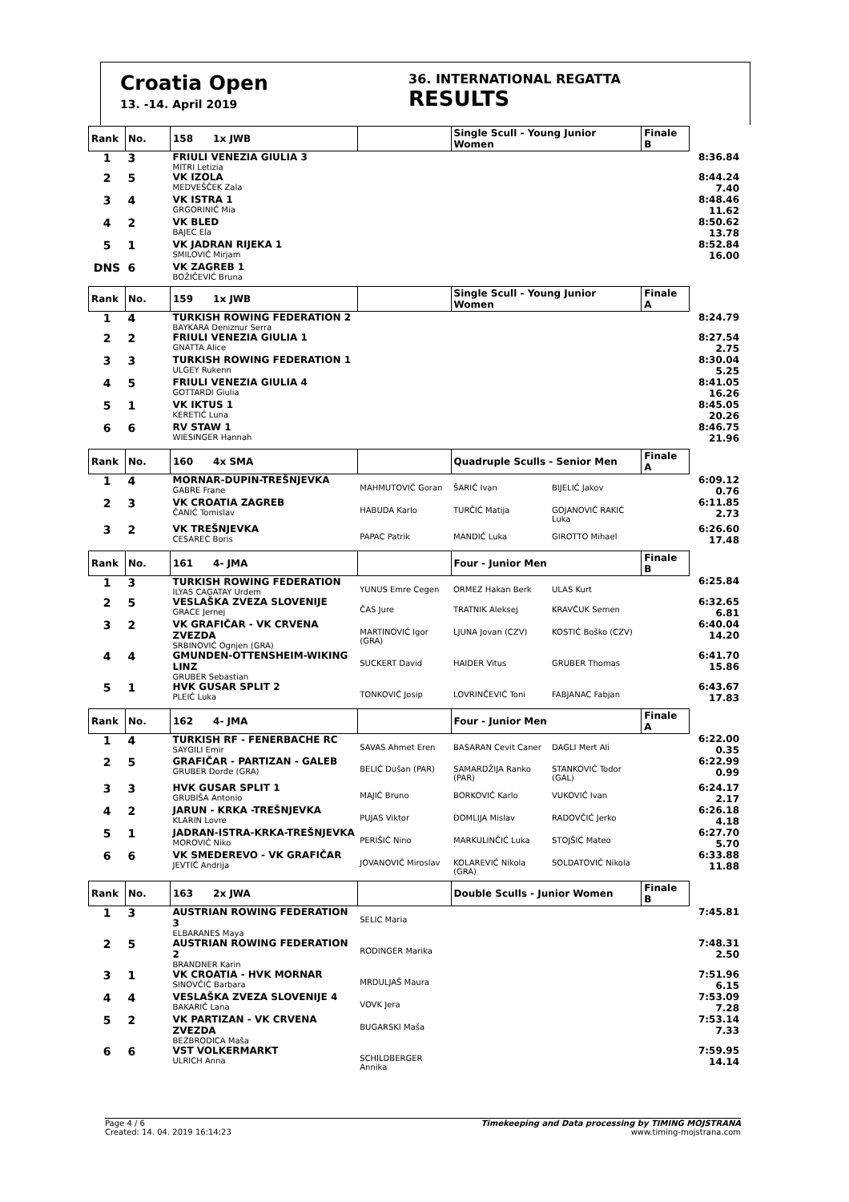Croatia Open
13. -14. April 2019
36. INTERNATIONAL REGATTA
RESULTS
| Rank | No. | 158 1x JWB | | Single Scull - Young Junior Women | | Finale B | |
| --- | --- | --- | --- | --- | --- | --- | --- |
| 1 | 3 | FRIULI VENEZIA GIULIA 3 MITRI Letizia | | | | | 8:36.84 |
| 2 | 5 | VK IZOLA MEDVEŠČEK Zala | | | | | 8:44.24 7.40 |
| 3 | 4 | VK ISTRA 1 GRGORINIĆ Mia | | | | | 8:48.46 11.62 |
| 4 | 2 | VK BLED BAJEC Ela | | | | | 8:50.62 13.78 |
| 5 | 1 | VK JADRAN RIJEKA 1 SMILOVIĆ Mirjam | | | | | 8:52.84 16.00 |
| DNS | 6 | VK ZAGREB 1 BOŽIČEVIĆ Bruna | | | | | |
| Rank | No. | 159 1x JWB | | Single Scull - Young Junior Women | | Finale A | |
| 1 | 4 | TURKISH ROWING FEDERATION 2 BAYKARA Deniznur Serra | | | | | 8:24.79 |
| 2 | 2 | FRIULI VENEZIA GIULIA 1 GNATTA Alice | | | | | 8:27.54 2.75 |
| 3 | 3 | TURKISH ROWING FEDERATION 1 ULGEY Rukenn | | | | | 8:30.04 5.25 |
| 4 | 5 | FRIULI VENEZIA GIULIA 4 GOTTARDI Giulia | | | | | 8:41.05 16.26 |
| 5 | 1 | VK IKTUS 1 KERETIĆ Luna | | | | | 8:45.05 20.26 |
| 6 | 6 | RV STAW 1 WIESINGER Hannah | | | | | 8:46.75 21.96 |
| Rank | No. | 160 4x SMA | | Quadruple Sculls - Senior Men | | Finale A | |
| 1 | 4 | MORNAR-DUPIN-TREŠNJEVKA GABRE Frane | MAHMUTOVIĆ Goran | ŠARIĆ Ivan | BIJELIĆ Jakov | | 6:09.12 0.76 |
| 2 | 3 | VK CROATIA ZAGREB ČANIĆ Tomislav | HABUDA Karlo | TURČIĆ Matija | GOJANOVIĆ RAKIĆ Luka | | 6:11.85 2.73 |
| 3 | 2 | VK TREŠNJEVKA CESAREC Boris | PAPAC Patrik | MANDIĆ Luka | GIROTTO Mihael | | 6:26.60 17.48 |
| Rank | No. | 161 4- JMA | | Four - Junior Men | | Finale B | |
| 1 | 3 | TURKISH ROWING FEDERATION ILYAS CAGATAY Urdem | YUNUS Emre Cegen | ORMEZ Hakan Berk | ULAS Kurt | | 6:25.84 |
| 2 | 5 | VESLAŠKA ZVEZA SLOVENIJE GRACE Jernej | ČAS Jure | TRATNIK Aleksej | KRAVČUK Semen | | 6:32.65 6.81 |
| 3 | 2 | VK GRAFIČAR - VK CRVENA ZVEZDA SRBINOVIĆ Ognjen (GRA) | MARTINOVIĆ Igor (GRA) | LJUNA Jovan (CZV) | KOSTIĆ Boško (CZV) | | 6:40.04 14.20 |
| 4 | 4 | GMUNDEN-OTTENSHEIM-WIKING LINZ GRUBER Sebastian | SUCKERT David | HAIDER Vitus | GRUBER Thomas | | 6:41.70 15.86 |
| 5 | 1 | HVK GUSAR SPLIT 2 PLEIĆ Luka | TONKOVIĆ Josip | LOVRINČEVIĆ Toni | FABJANAC Fabjan | | 6:43.67 17.83 |
| Rank | No. | 162 4- JMA | | Four - Junior Men | | Finale A | |
| 1 | 4 | TURKISH RF - FENERBACHE RC SAYGILI Emir | SAVAS Ahmet Eren | BASARAN Cevit Caner | DAGLI Mert Ali | | 6:22.00 0.35 |
| 2 | 5 | GRAFIČAR - PARTIZAN - GALEB GRUBER Đorđe (GRA) | BELIĆ Dušan (PAR) | SAMARDŽIJA Ranko (PAR) | STANKOVIĆ Todor (GAL) | | 6:22.99 0.99 |
| 3 | 3 | HVK GUSAR SPLIT 1 GRUBIŠA Antonio | MAJIĆ Bruno | BORKOVIĆ Karlo | VUKOVIĆ Ivan | | 6:24.17 2.17 |
| 4 | 2 | JARUN - KRKA -TREŠNJEVKA KLARIN Lovre | PUJAS Viktor | ĐOMLIJA Mislav | RADOVČIĆ Jerko | | 6:26.18 4.18 |
| 5 | 1 | JADRAN-ISTRA-KRKA-TREŠNJEVKA MOROVIĆ Niko | PERIŠIĆ Nino | MARKULINČIĆ Luka | STOJŠIĆ Mateo | | 6:27.70 5.70 |
| 6 | 6 | VK SMEDEREVO - VK GRAFIČAR JEVTIĆ Andrija | JOVANOVIĆ Miroslav | KOLAREVIĆ Nikola (GRA) | SOLDATOVIĆ Nikola | | 6:33.88 11.88 |
| Rank | No. | 163 2x JWA | | Double Sculls - Junior Women | | Finale B | |
| 1 | 3 | AUSTRIAN ROWING FEDERATION 3 ELBARANES Maya | SELIC Maria | | | | 7:45.81 |
| 2 | 5 | AUSTRIAN ROWING FEDERATION 2 BRANDNER Karin | RODINGER Marika | | | | 7:48.31 2.50 |
| 3 | 1 | VK CROATIA - HVK MORNAR SINOVČIĆ Barbara | MRDULJAŠ Maura | | | | 7:51.96 6.15 |
| 4 | 4 | VESLAŠKA ZVEZA SLOVENIJE 4 BAKARIČ Lana | VOVK Jera | | | | 7:53.09 7.28 |
| 5 | 2 | VK PARTIZAN - VK CRVENA ZVEZDA BEZBRODICA Maša | BUGARSKI Maša | | | | 7:53.14 7.33 |
| 6 | 6 | VST VOLKERMARKT ULRICH Anna | SCHILDBERGER Annika | | | | 7:59.95 14.14 |
Page 4 / 6
Created: 14. 04. 2019 16:14:23
Timekeeping and Data processing by TIMING MOJSTRANA
www.timing-mojstrana.com